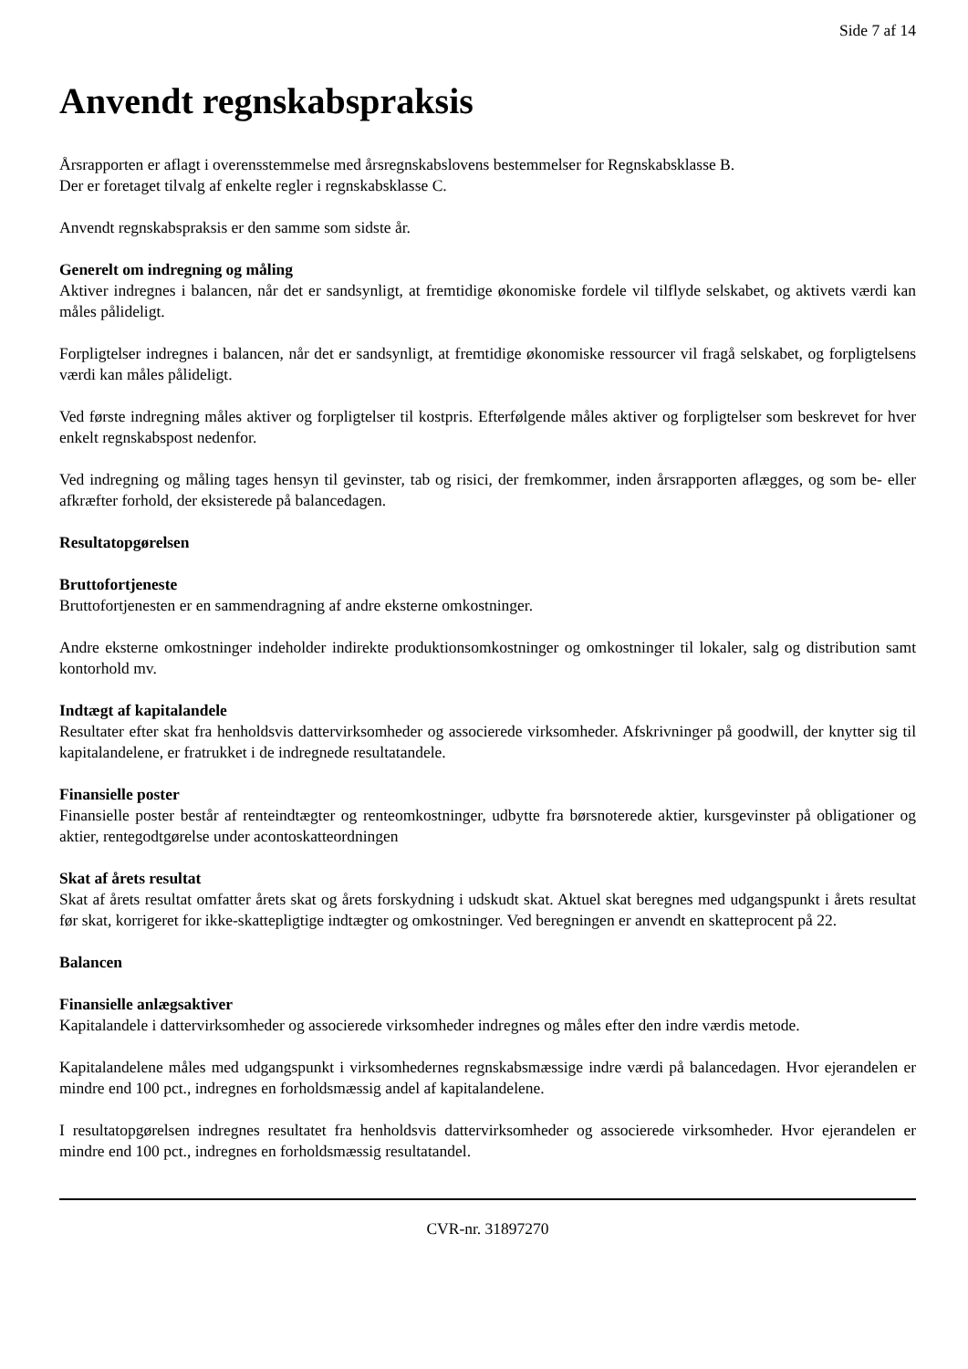Side 7 af 14
Anvendt regnskabspraksis
Årsrapporten er aflagt i overensstemmelse med årsregnskabslovens bestemmelser for Regnskabsklasse B.
Der er foretaget tilvalg af enkelte regler i regnskabsklasse C.
Anvendt regnskabspraksis er den samme som sidste år.
Generelt om indregning og måling
Aktiver indregnes i balancen, når det er sandsynligt, at fremtidige økonomiske fordele vil tilflyde selskabet, og aktivets værdi kan måles pålideligt.
Forpligtelser indregnes i balancen, når det er sandsynligt, at fremtidige økonomiske ressourcer vil fragå selskabet, og forpligtelsens værdi kan måles pålideligt.
Ved første indregning måles aktiver og forpligtelser til kostpris. Efterfølgende måles aktiver og forpligtelser som beskrevet for hver enkelt regnskabspost nedenfor.
Ved indregning og måling tages hensyn til gevinster, tab og risici, der fremkommer, inden årsrapporten aflægges, og som be- eller afkræfter forhold, der eksisterede på balancedagen.
Resultatopgørelsen
Bruttofortjeneste
Bruttofortjenesten er en sammendragning af andre eksterne omkostninger.
Andre eksterne omkostninger indeholder indirekte produktionsomkostninger og omkostninger til lokaler, salg og distribution samt kontorhold mv.
Indtægt af kapitalandele
Resultater efter skat fra henholdsvis dattervirksomheder og associerede virksomheder. Afskrivninger på goodwill, der knytter sig til kapitalandelene, er fratrukket i de indregnede resultatandele.
Finansielle poster
Finansielle poster består af renteindtægter og renteomkostninger, udbytte fra børsnoterede aktier, kursgevinster på obligationer og aktier, rentegodtgørelse under acontoskatteordningen
Skat af årets resultat
Skat af årets resultat omfatter årets skat og årets forskydning i udskudt skat. Aktuel skat beregnes med udgangspunkt i årets resultat før skat, korrigeret for ikke-skattepligtige indtægter og omkostninger. Ved beregningen er anvendt en skatteprocent på 22.
Balancen
Finansielle anlægsaktiver
Kapitalandele i dattervirksomheder og associerede virksomheder indregnes og måles efter den indre værdis metode.
Kapitalandelene måles med udgangspunkt i virksomhedernes regnskabsmæssige indre værdi på balancedagen. Hvor ejerandelen er mindre end 100 pct., indregnes en forholdsmæssig andel af kapitalandelene.
I resultatopgørelsen indregnes resultatet fra henholdsvis dattervirksomheder og associerede virksomheder. Hvor ejerandelen er mindre end 100 pct., indregnes en forholdsmæssig resultatandel.
CVR-nr. 31897270